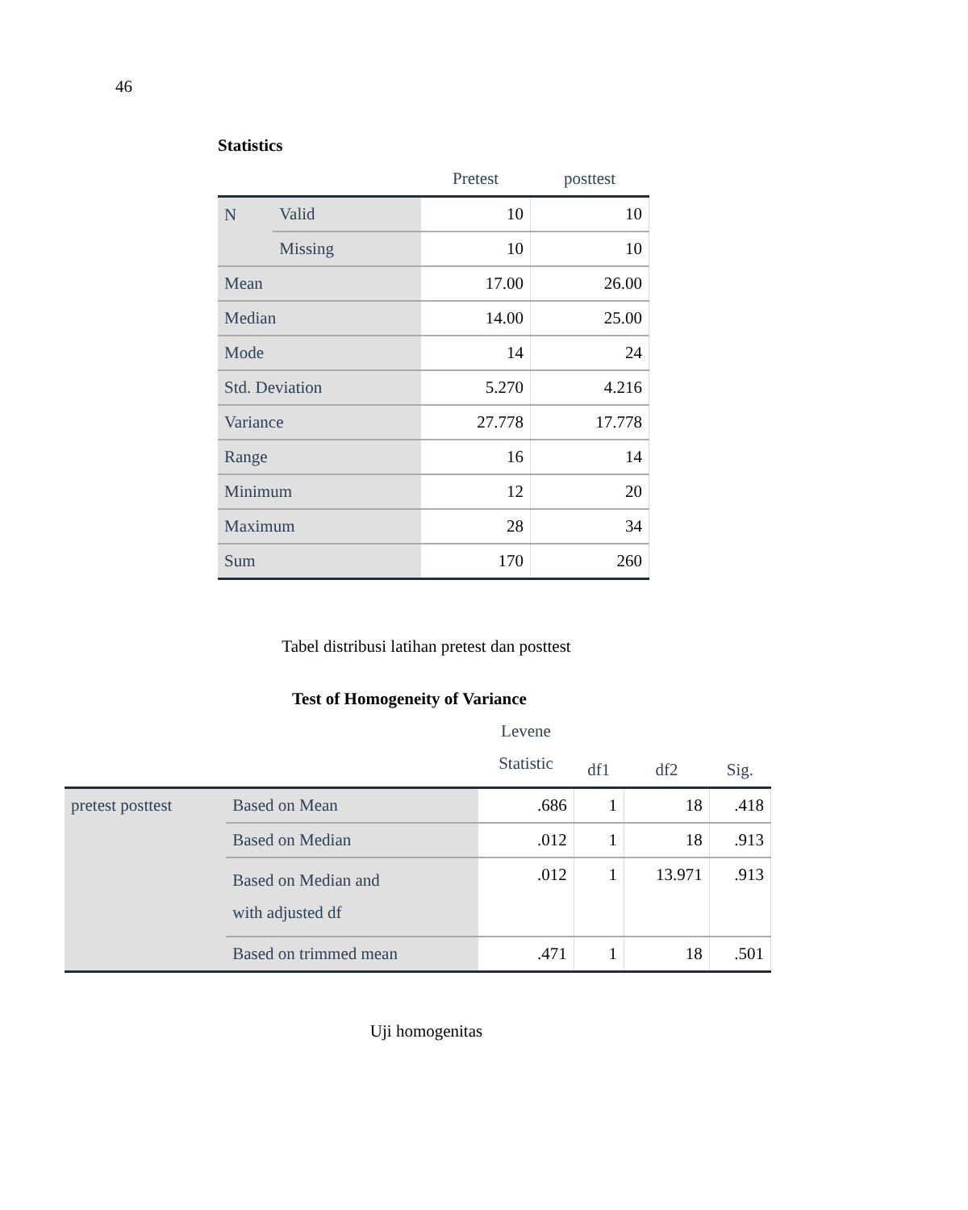46
Statistics
| | | Pretest | posttest |
| --- | --- | --- | --- |
| N | Valid | 10 | 10 |
| | Missing | 10 | 10 |
| Mean | | 17.00 | 26.00 |
| Median | | 14.00 | 25.00 |
| Mode | | 14 | 24 |
| Std. Deviation | | 5.270 | 4.216 |
| Variance | | 27.778 | 17.778 |
| Range | | 16 | 14 |
| Minimum | | 12 | 20 |
| Maximum | | 28 | 34 |
| Sum | | 170 | 260 |
Tabel distribusi latihan pretest dan posttest
Test of Homogeneity of Variance
| | | Levene Statistic | df1 | df2 | Sig. |
| --- | --- | --- | --- | --- | --- |
| pretest posttest | Based on Mean | .686 | 1 | 18 | .418 |
| | Based on Median | .012 | 1 | 18 | .913 |
| | Based on Median and with adjusted df | .012 | 1 | 13.971 | .913 |
| | Based on trimmed mean | .471 | 1 | 18 | .501 |
Uji homogenitas